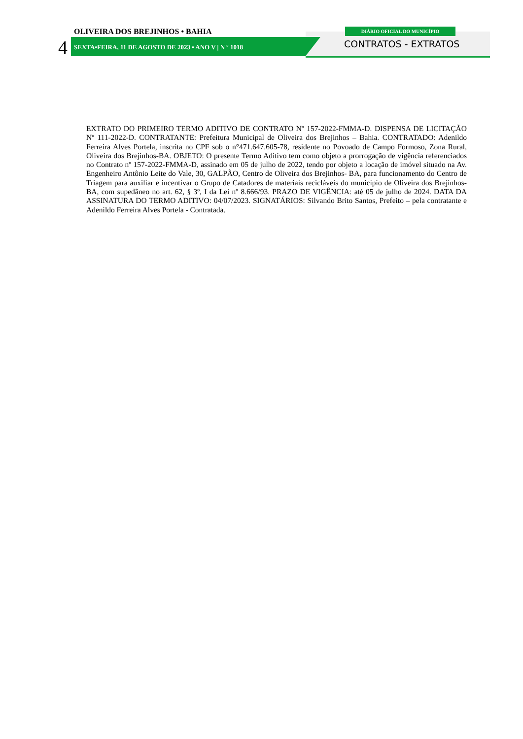OLIVEIRA DOS BREJINHOS • BAHIA
4
SEXTA•FEIRA, 11 DE AGOSTO DE 2023 • ANO V | N º 1018
DIÁRIO OFICIAL DO MUNICÍPIO
CONTRATOS - EXTRATOS
EXTRATO DO PRIMEIRO TERMO ADITIVO DE CONTRATO Nº 157-2022-FMMA-D. DISPENSA DE LICITAÇÃO Nº 111-2022-D. CONTRATANTE: Prefeitura Municipal de Oliveira dos Brejinhos – Bahia. CONTRATADO: Adenildo Ferreira Alves Portela, inscrita no CPF sob o n°471.647.605-78, residente no Povoado de Campo Formoso, Zona Rural, Oliveira dos Brejinhos-BA. OBJETO: O presente Termo Aditivo tem como objeto a prorrogação de vigência referenciados no Contrato nº 157-2022-FMMA-D, assinado em 05 de julho de 2022, tendo por objeto a locação de imóvel situado na Av. Engenheiro Antônio Leite do Vale, 30, GALPÃO, Centro de Oliveira dos Brejinhos- BA, para funcionamento do Centro de Triagem para auxiliar e incentivar o Grupo de Catadores de materiais recicláveis do município de Oliveira dos Brejinhos-BA, com supedâneo no art. 62, § 3º, I da Lei nº 8.666/93. PRAZO DE VIGÊNCIA: até 05 de julho de 2024. DATA DA ASSINATURA DO TERMO ADITIVO: 04/07/2023. SIGNATÁRIOS: Silvando Brito Santos, Prefeito – pela contratante e Adenildo Ferreira Alves Portela - Contratada.